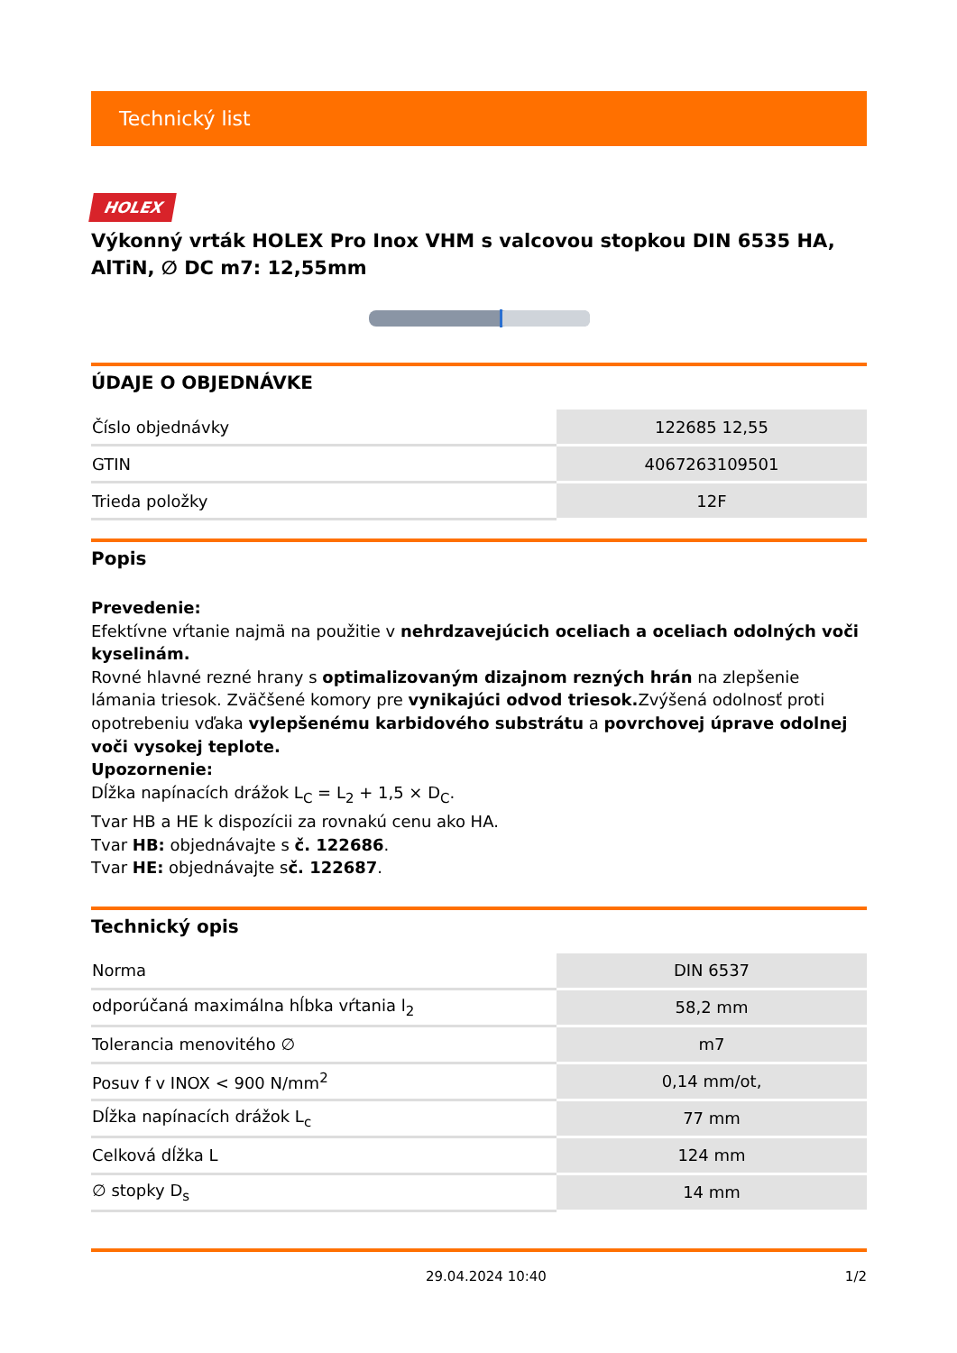Technický list
HOLEX
Výkonný vrták HOLEX Pro Inox VHM s valcovou stopkou DIN 6535 HA, AlTiN, ∅ DC m7: 12,55mm
ÚDAJE O OBJEDNÁVKE
| Číslo objednávky | 122685 12,55 |
| GTIN | 4067263109501 |
| Trieda položky | 12F |
Popis
Prevedenie:
Efektívne vŕtanie najmä na použitie v nehrdzavejúcich oceliach a oceliach odolných voči kyselinám.
Rovné hlavné rezné hrany s optimalizovaným dizajnom rezných hrán na zlepšenie lámania triesok. Zväčšené komory pre vynikajúci odvod triesok. Zvýšená odolnosť proti opotrebeniu vďaka vylepšenému karbidového substrátu a povrchovej úprave odolnej voči vysokej teplote.
Upozornenie:
Dĺžka napínacích drážok L<sub>C</sub> = L<sub>2</sub> + 1,5 × D<sub>C</sub>.
Tvar HB a HE k dispozícii za rovnakú cenu ako HA.
Tvar HB: objednávajte s č. 122686.
Tvar HE: objednávajte sč. 122687.
Technický opis
| Norma | DIN 6537 |
| odporúčaná maximálna hĺbka vŕtania l<sub>2</sub> | 58,2 mm |
| Tolerancia menovitého ∅ | m7 |
| Posuv f v INOX < 900 N/mm<sup>2</sup> | 0,14 mm/ot, |
| Dĺžka napínacích drážok L<sub>c</sub> | 77 mm |
| Celková dĺžka L | 124 mm |
| ∅ stopky D<sub>s</sub> | 14 mm |
29.04.2024 10:40 1/2